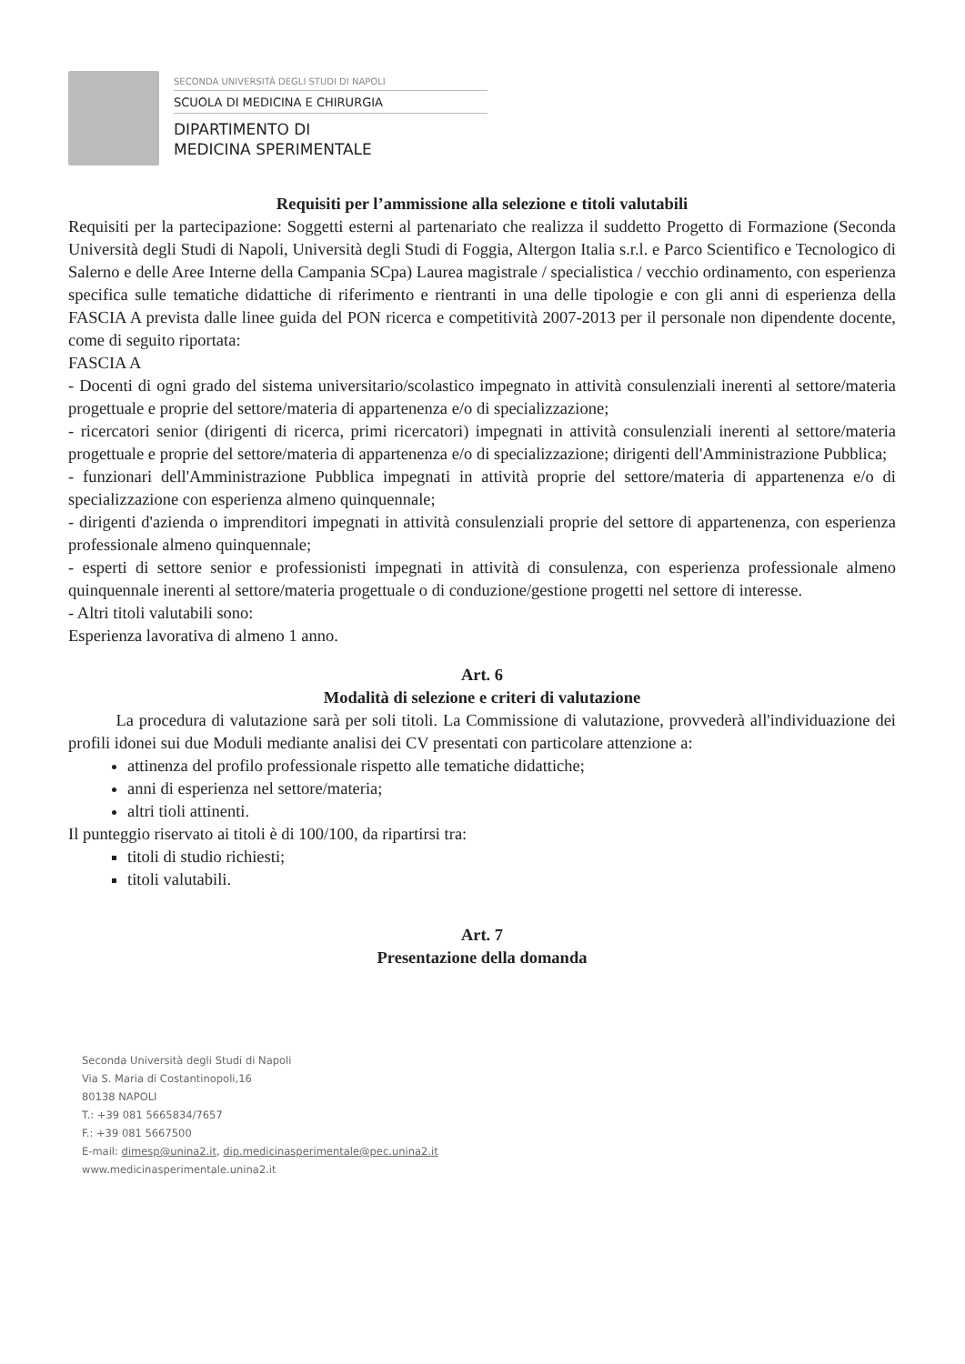SECONDA UNIVERSITÀ DEGLI STUDI DI NAPOLI
SCUOLA DI MEDICINA E CHIRURGIA
DIPARTIMENTO DI
MEDICINA SPERIMENTALE
Requisiti per l’ammissione alla selezione e titoli valutabili
Requisiti per la partecipazione: Soggetti esterni al partenariato che realizza il suddetto Progetto di Formazione (Seconda Università degli Studi di Napoli, Università degli Studi di Foggia, Altergon Italia s.r.l. e Parco Scientifico e Tecnologico di Salerno e delle Aree Interne della Campania SCpa) Laurea magistrale / specialistica / vecchio ordinamento, con esperienza specifica sulle tematiche didattiche di riferimento e rientranti in una delle tipologie e con gli anni di esperienza della FASCIA A prevista dalle linee guida del PON ricerca e competitività 2007-2013 per il personale non dipendente docente, come di seguito riportata:
FASCIA A
- Docenti di ogni grado del sistema universitario/scolastico impegnato in attività consulenziali inerenti al settore/materia progettuale e proprie del settore/materia di appartenenza e/o di specializzazione;
- ricercatori senior (dirigenti di ricerca, primi ricercatori) impegnati in attività consulenziali inerenti al settore/materia progettuale e proprie del settore/materia di appartenenza e/o di specializzazione; dirigenti dell'Amministrazione Pubblica;
- funzionari dell'Amministrazione Pubblica impegnati in attività proprie del settore/materia di appartenenza e/o di specializzazione con esperienza almeno quinquennale;
- dirigenti d'azienda o imprenditori impegnati in attività consulenziali proprie del settore di appartenenza, con esperienza professionale almeno quinquennale;
- esperti di settore senior e professionisti impegnati in attività di consulenza, con esperienza professionale almeno quinquennale inerenti al settore/materia progettuale o di conduzione/gestione progetti nel settore di interesse.
- Altri titoli valutabili sono:
Esperienza lavorativa di almeno 1 anno.
Art. 6
Modalità di selezione e criteri di valutazione
La procedura di valutazione sarà per soli titoli. La Commissione di valutazione, provvederà all'individuazione dei profili idonei sui due Moduli mediante analisi dei CV presentati con particolare attenzione a:
attinenza del profilo professionale rispetto alle tematiche didattiche;
anni di esperienza nel settore/materia;
altri tioli attinenti.
Il punteggio riservato ai titoli è di 100/100, da ripartirsi tra:
titoli di studio richiesti;
titoli valutabili.
Art. 7
Presentazione della domanda
Seconda Università degli Studi di Napoli
Via S. Maria di Costantinopoli,16
80138 NAPOLI
T.: +39 081 5665834/7657
F.: +39 081 5667500
E-mail: dimesp@unina2.it, dip.medicinasperimentale@pec.unina2.it
www.medicinasperimentale.unina2.it